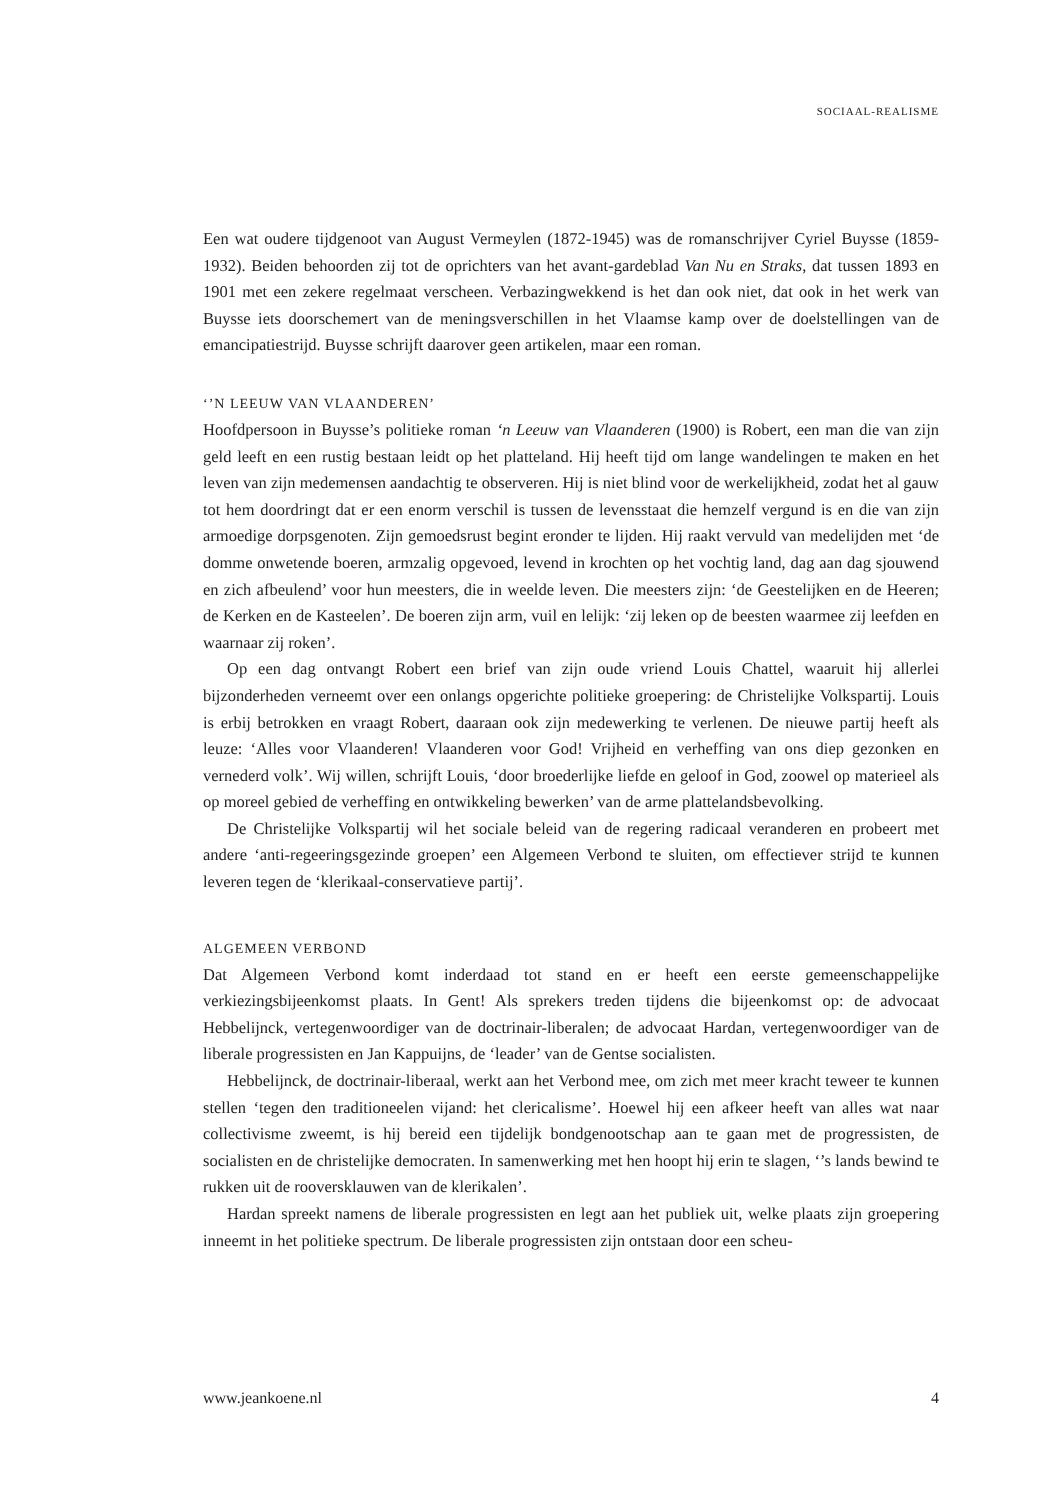SOCIAAL-REALISME
Een wat oudere tijdgenoot van August Vermeylen (1872-1945) was de romanschrijver Cyriel Buysse (1859-1932). Beiden behoorden zij tot de oprichters van het avant-gardeblad Van Nu en Straks, dat tussen 1893 en 1901 met een zekere regelmaat verscheen. Verbazingwekkend is het dan ook niet, dat ook in het werk van Buysse iets doorschemert van de meningsverschillen in het Vlaamse kamp over de doelstellingen van de emancipatiestrijd. Buysse schrijft daarover geen artikelen, maar een roman.
‘’N LEEUW VAN VLAANDEREN’
Hoofdpersoon in Buysse’s politieke roman ‘n Leeuw van Vlaanderen (1900) is Robert, een man die van zijn geld leeft en een rustig bestaan leidt op het platteland. Hij heeft tijd om lange wandelingen te maken en het leven van zijn medemensen aandachtig te observeren. Hij is niet blind voor de werkelijkheid, zodat het al gauw tot hem doordringt dat er een enorm verschil is tussen de levensstaat die hemzelf vergund is en die van zijn armoedige dorpsgenoten. Zijn gemoedsrust begint eronder te lijden. Hij raakt vervuld van medelijden met ‘de domme onwetende boeren, armzalig opgevoed, levend in krochten op het vochtig land, dag aan dag sjouwend en zich afbeulend’ voor hun meesters, die in weelde leven. Die meesters zijn: ‘de Geestelijken en de Heeren; de Kerken en de Kasteelen’. De boeren zijn arm, vuil en lelijk: ‘zij leken op de beesten waarmee zij leefden en waarnaar zij roken’.
Op een dag ontvangt Robert een brief van zijn oude vriend Louis Chattel, waaruit hij allerlei bijzonderheden verneemt over een onlangs opgerichte politieke groepering: de Christelijke Volkspartij. Louis is erbij betrokken en vraagt Robert, daaraan ook zijn medewerking te verlenen. De nieuwe partij heeft als leuze: ‘Alles voor Vlaanderen! Vlaanderen voor God! Vrijheid en verheffing van ons diep gezonken en vernederd volk’. Wij willen, schrijft Louis, ‘door broederlijke liefde en geloof in God, zoowel op materieel als op moreel gebied de verheffing en ontwikkeling bewerken’ van de arme plattelandsbevolking.
De Christelijke Volkspartij wil het sociale beleid van de regering radicaal veranderen en probeert met andere ‘anti-regeeringsgezinde groepen’ een Algemeen Verbond te sluiten, om effectiever strijd te kunnen leveren tegen de ‘klerikaal-conservatieve partij’.
ALGEMEEN VERBOND
Dat Algemeen Verbond komt inderdaad tot stand en er heeft een eerste gemeenschappelijke verkiezingsbijeenkomst plaats. In Gent! Als sprekers treden tijdens die bijeenkomst op: de advocaat Hebbelijnck, vertegenwoordiger van de doctrinair-liberalen; de advocaat Hardan, vertegenwoordiger van de liberale progressisten en Jan Kappuijns, de ‘leader’ van de Gentse socialisten.
Hebbelijnck, de doctrinair-liberaal, werkt aan het Verbond mee, om zich met meer kracht teweer te kunnen stellen ‘tegen den traditioneelen vijand: het clericalisme’. Hoewel hij een afkeer heeft van alles wat naar collectivisme zweemt, is hij bereid een tijdelijk bondgenootschap aan te gaan met de progressisten, de socialisten en de christelijke democraten. In samenwerking met hen hoopt hij erin te slagen, ‘’s lands bewind te rukken uit de rooversklauwen van de klerikalen’.
Hardan spreekt namens de liberale progressisten en legt aan het publiek uit, welke plaats zijn groepering inneemt in het politieke spectrum. De liberale progressisten zijn ontstaan door een scheu-
www.jeankoene.nl 4